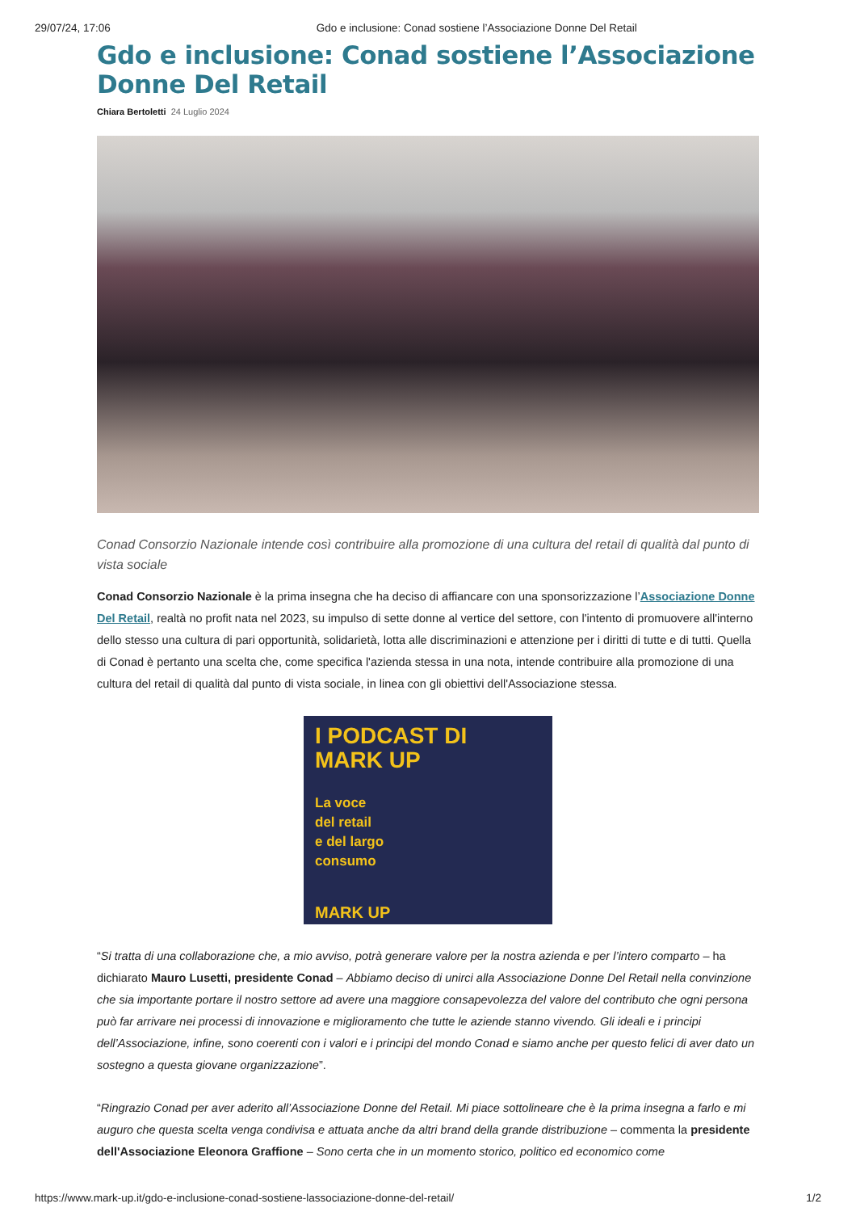29/07/24, 17:06 Gdo e inclusione: Conad sostiene l’Associazione Donne Del Retail
Gdo e inclusione: Conad sostiene l’Associazione Donne Del Retail
Chiara Bertoletti 24 Luglio 2024
Conad Consorzio Nazionale intende così contribuire alla promozione di una cultura del retail di qualità dal punto di vista sociale
Conad Consorzio Nazionale è la prima insegna che ha deciso di affiancare con una sponsorizzazione l’Associazione Donne Del Retail, realtà no profit nata nel 2023, su impulso di sette donne al vertice del settore, con l'intento di promuovere all'interno dello stesso una cultura di pari opportunità, solidarietà, lotta alle discriminazioni e attenzione per i diritti di tutte e di tutti. Quella di Conad è pertanto una scelta che, come specifica l'azienda stessa in una nota, intende contribuire alla promozione di una cultura del retail di qualità dal punto di vista sociale, in linea con gli obiettivi dell'Associazione stessa.
I PODCAST DI
MARK UP
La voce
del retail
e del largo
consumo
MARK UP
“Si tratta di una collaborazione che, a mio avviso, potrà generare valore per la nostra azienda e per l’intero comparto – ha dichiarato Mauro Lusetti, presidente Conad – Abbiamo deciso di unirci alla Associazione Donne Del Retail nella convinzione che sia importante portare il nostro settore ad avere una maggiore consapevolezza del valore del contributo che ogni persona può far arrivare nei processi di innovazione e miglioramento che tutte le aziende stanno vivendo. Gli ideali e i principi dell’Associazione, infine, sono coerenti con i valori e i principi del mondo Conad e siamo anche per questo felici di aver dato un sostegno a questa giovane organizzazione”.
“Ringrazio Conad per aver aderito all’Associazione Donne del Retail. Mi piace sottolineare che è la prima insegna a farlo e mi auguro che questa scelta venga condivisa e attuata anche da altri brand della grande distribuzione – commenta la presidente dell'Associazione Eleonora Graffione – Sono certa che in un momento storico, politico ed economico come
https://www.mark-up.it/gdo-e-inclusione-conad-sostiene-lassociazione-donne-del-retail/ 1/2